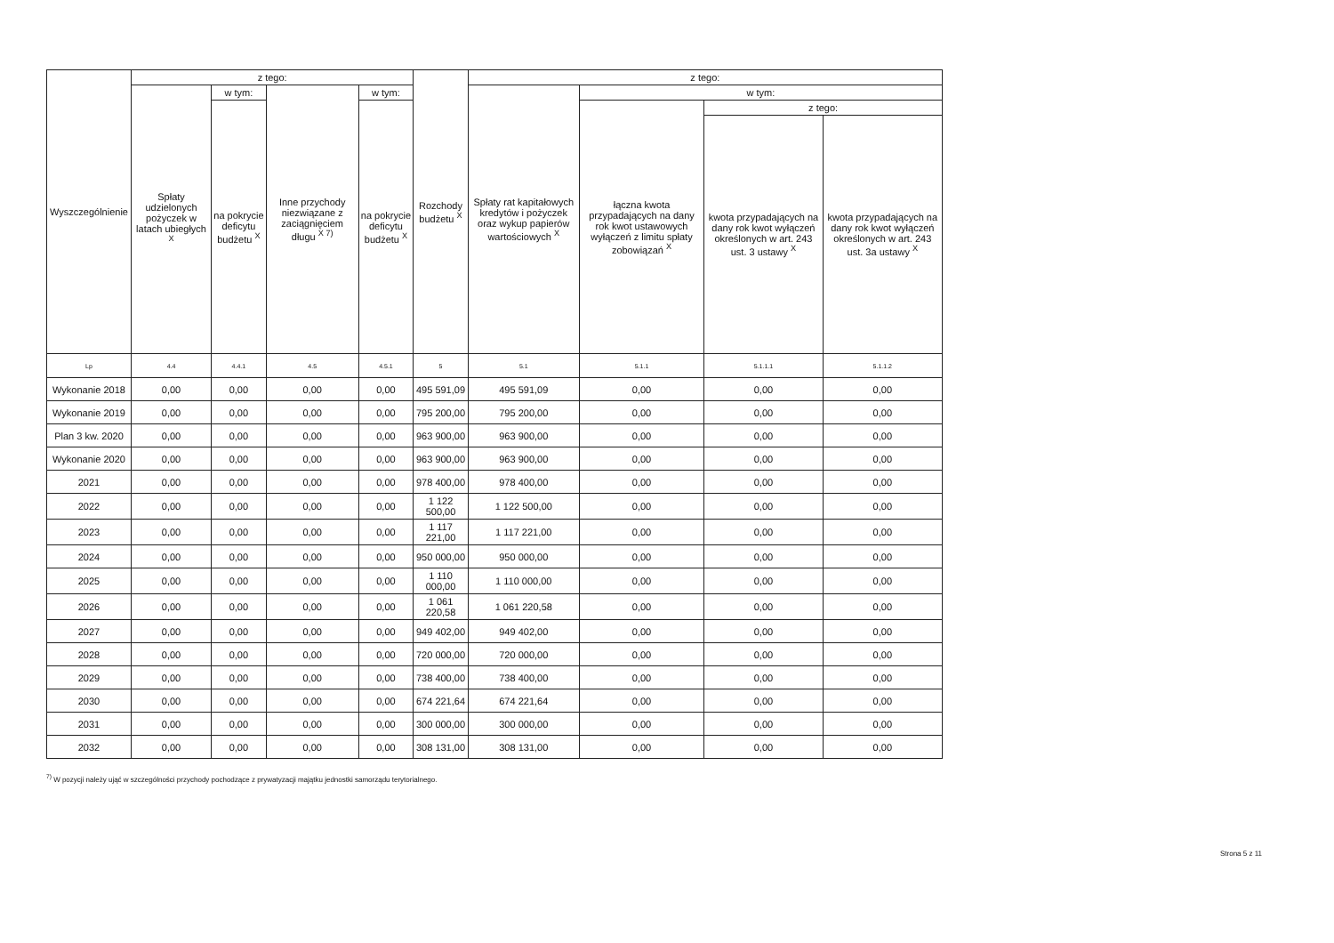| Wyszczególnienie | z tego: | | | | Rozchody budżetu <sup>X</sup> | z tego: | | | |
| --- | --- | --- | --- | --- | --- | --- | --- | --- | --- |
| | Spłaty udzielonych pożyczek w latach ubiegłych <sup>X</sup> | w tym: | Inne przychody niezwiązane z zaciągnięciem długu <sup>X 7)</sup> | w tym: | | Spłaty rat kapitałowych kredytów i pożyczek oraz wykup papierów wartościowych <sup>X</sup> | w tym: | | |
| | | na pokrycie deficytu budżetu <sup>X</sup> | | na pokrycie deficytu budżetu <sup>X</sup> | | | łączna kwota przypadających na dany rok kwot ustawowych wyłączeń z limitu spłaty zobowiązań <sup>X</sup> | z tego: | |
| | | | | | | | | kwota przypadających na dany rok kwot wyłączeń określonych w art. 243 ust. 3 ustawy <sup>X</sup> | kwota przypadających na dany rok kwot wyłączeń określonych w art. 243 ust. 3a ustawy <sup>X</sup> |
| Lp | 4.4 | 4.4.1 | 4.5 | 4.5.1 | 5 | 5.1 | 5.1.1 | 5.1.1.1 | 5.1.1.2 |
| Wykonanie 2018 | 0,00 | 0,00 | 0,00 | 0,00 | 495 591,09 | 495 591,09 | 0,00 | 0,00 | 0,00 |
| Wykonanie 2019 | 0,00 | 0,00 | 0,00 | 0,00 | 795 200,00 | 795 200,00 | 0,00 | 0,00 | 0,00 |
| Plan 3 kw. 2020 | 0,00 | 0,00 | 0,00 | 0,00 | 963 900,00 | 963 900,00 | 0,00 | 0,00 | 0,00 |
| Wykonanie 2020 | 0,00 | 0,00 | 0,00 | 0,00 | 963 900,00 | 963 900,00 | 0,00 | 0,00 | 0,00 |
| 2021 | 0,00 | 0,00 | 0,00 | 0,00 | 978 400,00 | 978 400,00 | 0,00 | 0,00 | 0,00 |
| 2022 | 0,00 | 0,00 | 0,00 | 0,00 | 1 122 500,00 | 1 122 500,00 | 0,00 | 0,00 | 0,00 |
| 2023 | 0,00 | 0,00 | 0,00 | 0,00 | 1 117 221,00 | 1 117 221,00 | 0,00 | 0,00 | 0,00 |
| 2024 | 0,00 | 0,00 | 0,00 | 0,00 | 950 000,00 | 950 000,00 | 0,00 | 0,00 | 0,00 |
| 2025 | 0,00 | 0,00 | 0,00 | 0,00 | 1 110 000,00 | 1 110 000,00 | 0,00 | 0,00 | 0,00 |
| 2026 | 0,00 | 0,00 | 0,00 | 0,00 | 1 061 220,58 | 1 061 220,58 | 0,00 | 0,00 | 0,00 |
| 2027 | 0,00 | 0,00 | 0,00 | 0,00 | 949 402,00 | 949 402,00 | 0,00 | 0,00 | 0,00 |
| 2028 | 0,00 | 0,00 | 0,00 | 0,00 | 720 000,00 | 720 000,00 | 0,00 | 0,00 | 0,00 |
| 2029 | 0,00 | 0,00 | 0,00 | 0,00 | 738 400,00 | 738 400,00 | 0,00 | 0,00 | 0,00 |
| 2030 | 0,00 | 0,00 | 0,00 | 0,00 | 674 221,64 | 674 221,64 | 0,00 | 0,00 | 0,00 |
| 2031 | 0,00 | 0,00 | 0,00 | 0,00 | 300 000,00 | 300 000,00 | 0,00 | 0,00 | 0,00 |
| 2032 | 0,00 | 0,00 | 0,00 | 0,00 | 308 131,00 | 308 131,00 | 0,00 | 0,00 | 0,00 |
<sup>7)</sup> W pozycji należy ująć w szczególności przychody pochodzące z prywatyzacji majątku jednostki samorządu terytorialnego.
Strona 5 z 11